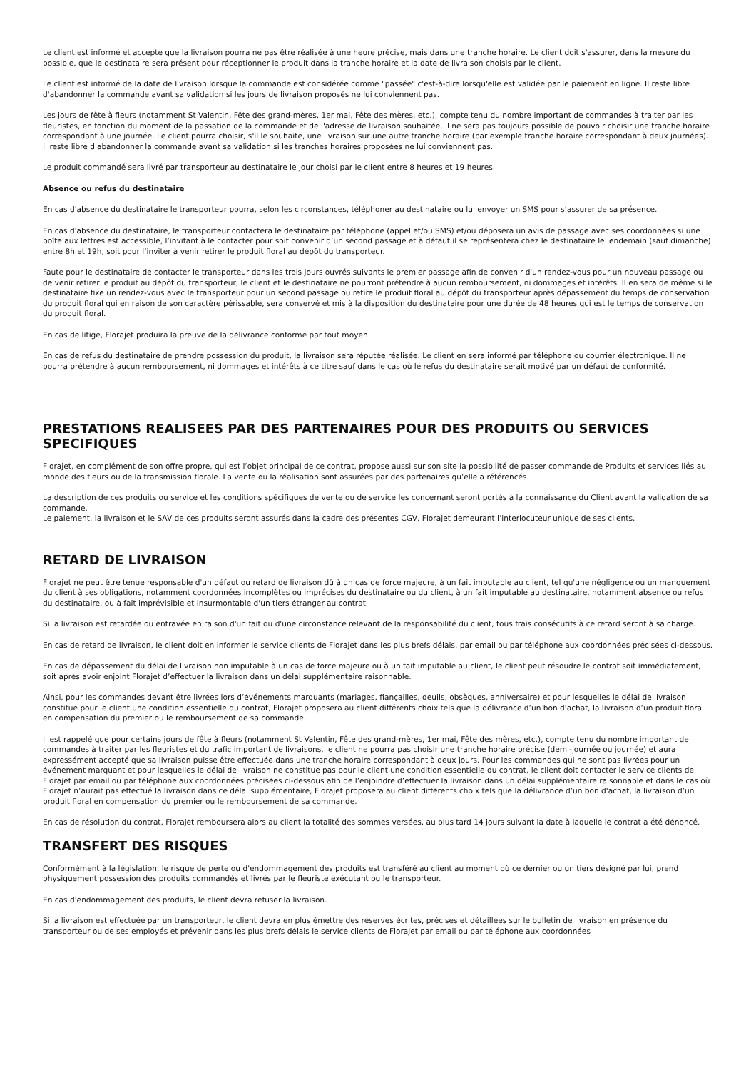Le client est informé et accepte que la livraison pourra ne pas être réalisée à une heure précise, mais dans une tranche horaire. Le client doit s'assurer, dans la mesure du possible, que le destinataire sera présent pour réceptionner le produit dans la tranche horaire et la date de livraison choisis par le client.
Le client est informé de la date de livraison lorsque la commande est considérée comme "passée" c'est-à-dire lorsqu'elle est validée par le paiement en ligne. Il reste libre d'abandonner la commande avant sa validation si les jours de livraison proposés ne lui conviennent pas.
Les jours de fête à fleurs (notamment St Valentin, Fête des grand-mères, 1er mai, Fête des mères, etc.), compte tenu du nombre important de commandes à traiter par les fleuristes, en fonction du moment de la passation de la commande et de l'adresse de livraison souhaitée, il ne sera pas toujours possible de pouvoir choisir une tranche horaire correspondant à une journée. Le client pourra choisir, s'il le souhaite, une livraison sur une autre tranche horaire (par exemple tranche horaire correspondant à deux journées). Il reste libre d'abandonner la commande avant sa validation si les tranches horaires proposées ne lui conviennent pas.
Le produit commandé sera livré par transporteur au destinataire le jour choisi par le client entre 8 heures et 19 heures.
Absence ou refus du destinataire
En cas d'absence du destinataire le transporteur pourra, selon les circonstances, téléphoner au destinataire ou lui envoyer un SMS pour s’assurer de sa présence.
En cas d'absence du destinataire, le transporteur contactera le destinataire par téléphone (appel et/ou SMS) et/ou déposera un avis de passage avec ses coordonnées si une boîte aux lettres est accessible, l’invitant à le contacter pour soit convenir d’un second passage et à défaut il se représentera chez le destinataire le lendemain (sauf dimanche) entre 8h et 19h, soit pour l’inviter à venir retirer le produit floral au dépôt du transporteur.
Faute pour le destinataire de contacter le transporteur dans les trois jours ouvrés suivants le premier passage afin de convenir d'un rendez-vous pour un nouveau passage ou de venir retirer le produit au dépôt du transporteur, le client et le destinataire ne pourront prétendre à aucun remboursement, ni dommages et intérêts. Il en sera de même si le destinataire fixe un rendez-vous avec le transporteur pour un second passage ou retire le produit floral au dépôt du transporteur après dépassement du temps de conservation du produit floral qui en raison de son caractère périssable, sera conservé et mis à la disposition du destinataire pour une durée de 48 heures qui est le temps de conservation du produit floral.
En cas de litige, Florajet produira la preuve de la délivrance conforme par tout moyen.
En cas de refus du destinataire de prendre possession du produit, la livraison sera réputée réalisée. Le client en sera informé par téléphone ou courrier électronique. Il ne pourra prétendre à aucun remboursement, ni dommages et intérêts à ce titre sauf dans le cas où le refus du destinataire serait motivé par un défaut de conformité.
PRESTATIONS REALISEES PAR DES PARTENAIRES POUR DES PRODUITS OU SERVICES SPECIFIQUES
Florajet, en complément de son offre propre, qui est l’objet principal de ce contrat, propose aussi sur son site la possibilité de passer commande de Produits et services liés au monde des fleurs ou de la transmission florale. La vente ou la réalisation sont assurées par des partenaires qu’elle a référencés.
La description de ces produits ou service et les conditions spécifiques de vente ou de service les concernant seront portés à la connaissance du Client avant la validation de sa commande.
Le paiement, la livraison et le SAV de ces produits seront assurés dans la cadre des présentes CGV, Florajet demeurant l’interlocuteur unique de ses clients.
RETARD DE LIVRAISON
Florajet ne peut être tenue responsable d'un défaut ou retard de livraison dû à un cas de force majeure, à un fait imputable au client, tel qu'une négligence ou un manquement du client à ses obligations, notamment coordonnées incomplètes ou imprécises du destinataire ou du client, à un fait imputable au destinataire, notamment absence ou refus du destinataire, ou à fait imprévisible et insurmontable d'un tiers étranger au contrat.
Si la livraison est retardée ou entravée en raison d'un fait ou d'une circonstance relevant de la responsabilité du client, tous frais consécutifs à ce retard seront à sa charge.
En cas de retard de livraison, le client doit en informer le service clients de Florajet dans les plus brefs délais, par email ou par téléphone aux coordonnées précisées ci-dessous.
En cas de dépassement du délai de livraison non imputable à un cas de force majeure ou à un fait imputable au client, le client peut résoudre le contrat soit immédiatement, soit après avoir enjoint Florajet d’effectuer la livraison dans un délai supplémentaire raisonnable.
Ainsi, pour les commandes devant être livrées lors d’événements marquants (mariages, fiançailles, deuils, obsèques, anniversaire) et pour lesquelles le délai de livraison constitue pour le client une condition essentielle du contrat, Florajet proposera au client différents choix tels que la délivrance d’un bon d'achat, la livraison d’un produit floral en compensation du premier ou le remboursement de sa commande.
Il est rappelé que pour certains jours de fête à fleurs (notamment St Valentin, Fête des grand-mères, 1er mai, Fête des mères, etc.), compte tenu du nombre important de commandes à traiter par les fleuristes et du trafic important de livraisons, le client ne pourra pas choisir une tranche horaire précise (demi-journée ou journée) et aura expressément accepté que sa livraison puisse être effectuée dans une tranche horaire correspondant à deux jours. Pour les commandes qui ne sont pas livrées pour un événement marquant et pour lesquelles le délai de livraison ne constitue pas pour le client une condition essentielle du contrat, le client doit contacter le service clients de Florajet par email ou par téléphone aux coordonnées précisées ci-dessous afin de l’enjoindre d’effectuer la livraison dans un délai supplémentaire raisonnable et dans le cas où Florajet n’aurait pas effectué la livraison dans ce délai supplémentaire, Florajet proposera au client différents choix tels que la délivrance d’un bon d'achat, la livraison d’un produit floral en compensation du premier ou le remboursement de sa commande.
En cas de résolution du contrat, Florajet remboursera alors au client la totalité des sommes versées, au plus tard 14 jours suivant la date à laquelle le contrat a été dénoncé.
TRANSFERT DES RISQUES
Conformément à la législation, le risque de perte ou d'endommagement des produits est transféré au client au moment où ce dernier ou un tiers désigné par lui, prend physiquement possession des produits commandés et livrés par le fleuriste exécutant ou le transporteur.
En cas d'endommagement des produits, le client devra refuser la livraison.
Si la livraison est effectuée par un transporteur, le client devra en plus émettre des réserves écrites, précises et détaillées sur le bulletin de livraison en présence du transporteur ou de ses employés et prévenir dans les plus brefs délais le service clients de Florajet par email ou par téléphone aux coordonnées